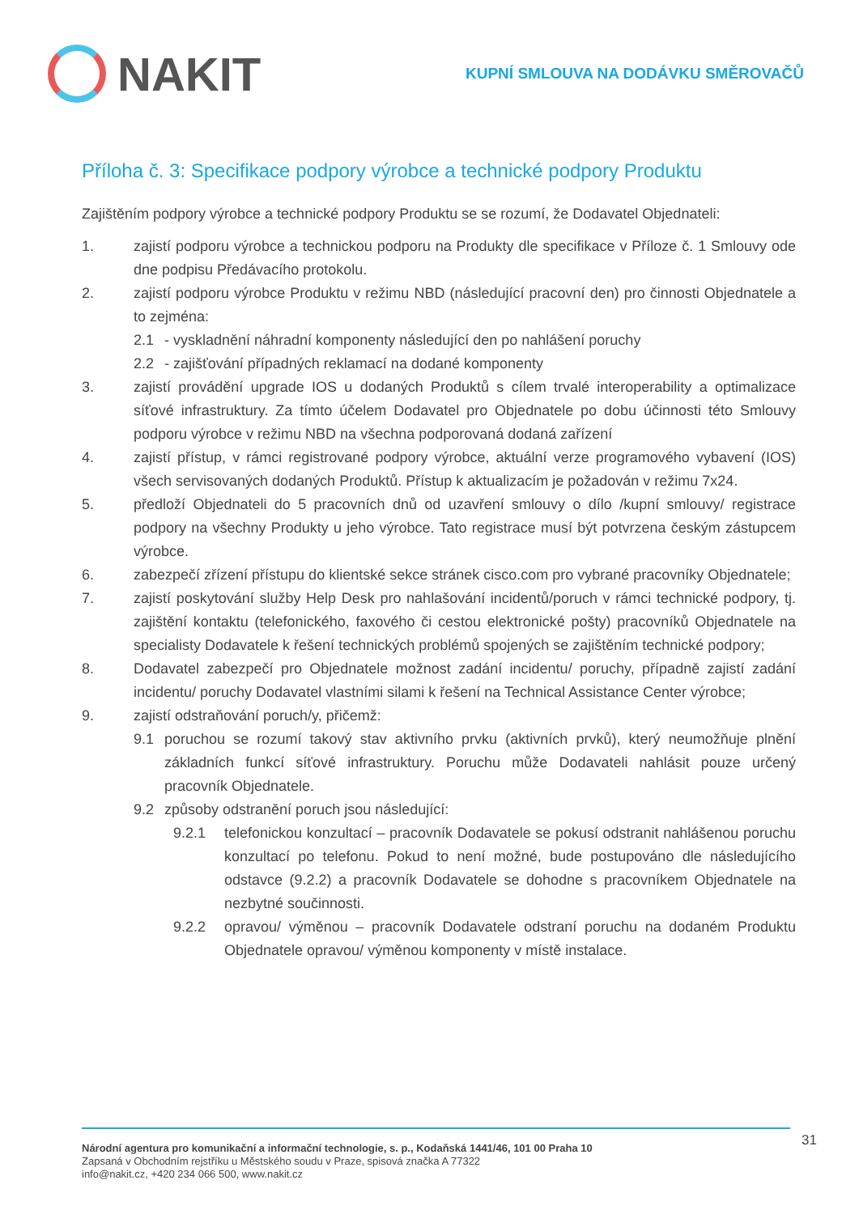NAKIT
KUPNÍ SMLOUVA NA DODÁVKU SMĚROVAČŮ
Příloha č. 3: Specifikace podpory výrobce a technické podpory Produktu
Zajištěním podpory výrobce a technické podpory Produktu se se rozumí, že Dodavatel Objednateli:
1. zajistí podporu výrobce a technickou podporu na Produkty dle specifikace v Příloze č. 1 Smlouvy ode dne podpisu Předávacího protokolu.
2. zajistí podporu výrobce Produktu v režimu NBD (následující pracovní den) pro činnosti Objednatele a to zejména:
2.1 - vyskladnění náhradní komponenty následující den po nahlášení poruchy
2.2 - zajišťování případných reklamací na dodané komponenty
3. zajistí provádění upgrade IOS u dodaných Produktů s cílem trvalé interoperability a optimalizace síťové infrastruktury. Za tímto účelem Dodavatel pro Objednatele po dobu účinnosti této Smlouvy podporu výrobce v režimu NBD na všechna podporovaná dodaná zařízení
4. zajistí přístup, v rámci registrované podpory výrobce, aktuální verze programového vybavení (IOS) všech servisovaných dodaných Produktů. Přístup k aktualizacím je požadován v režimu 7x24.
5. předloží Objednateli do 5 pracovních dnů od uzavření smlouvy o dílo /kupní smlouvy/ registrace podpory na všechny Produkty u jeho výrobce. Tato registrace musí být potvrzena českým zástupcem výrobce.
6. zabezpečí zřízení přístupu do klientské sekce stránek cisco.com pro vybrané pracovníky Objednatele;
7. zajistí poskytování služby Help Desk pro nahlašování incidentů/poruch v rámci technické podpory, tj. zajištění kontaktu (telefonického, faxového či cestou elektronické pošty) pracovníků Objednatele na specialisty Dodavatele k řešení technických problémů spojených se zajištěním technické podpory;
8. Dodavatel zabezpečí pro Objednatele možnost zadání incidentu/ poruchy, případně zajistí zadání incidentu/ poruchy Dodavatel vlastními silami k řešení na Technical Assistance Center výrobce;
9. zajistí odstraňování poruch/y, přičemž:
9.1 poruchou se rozumí takový stav aktivního prvku (aktivních prvků), který neumožňuje plnění základních funkcí síťové infrastruktury. Poruchu může Dodavateli nahlásit pouze určený pracovník Objednatele.
9.2 způsoby odstranění poruch jsou následující:
9.2.1 telefonickou konzultací – pracovník Dodavatele se pokusí odstranit nahlášenou poruchu konzultací po telefonu. Pokud to není možné, bude postupováno dle následujícího odstavce (9.2.2) a pracovník Dodavatele se dohodne s pracovníkem Objednatele na nezbytné součinnosti.
9.2.2 opravou/ výměnou – pracovník Dodavatele odstraní poruchu na dodaném Produktu Objednatele opravou/ výměnou komponenty v místě instalace.
31
Národní agentura pro komunikační a informační technologie, s. p., Kodaňská 1441/46, 101 00 Praha 10
Zapsaná v Obchodním rejstříku u Městského soudu v Praze, spisová značka A 77322
info@nakit.cz, +420 234 066 500, www.nakit.cz